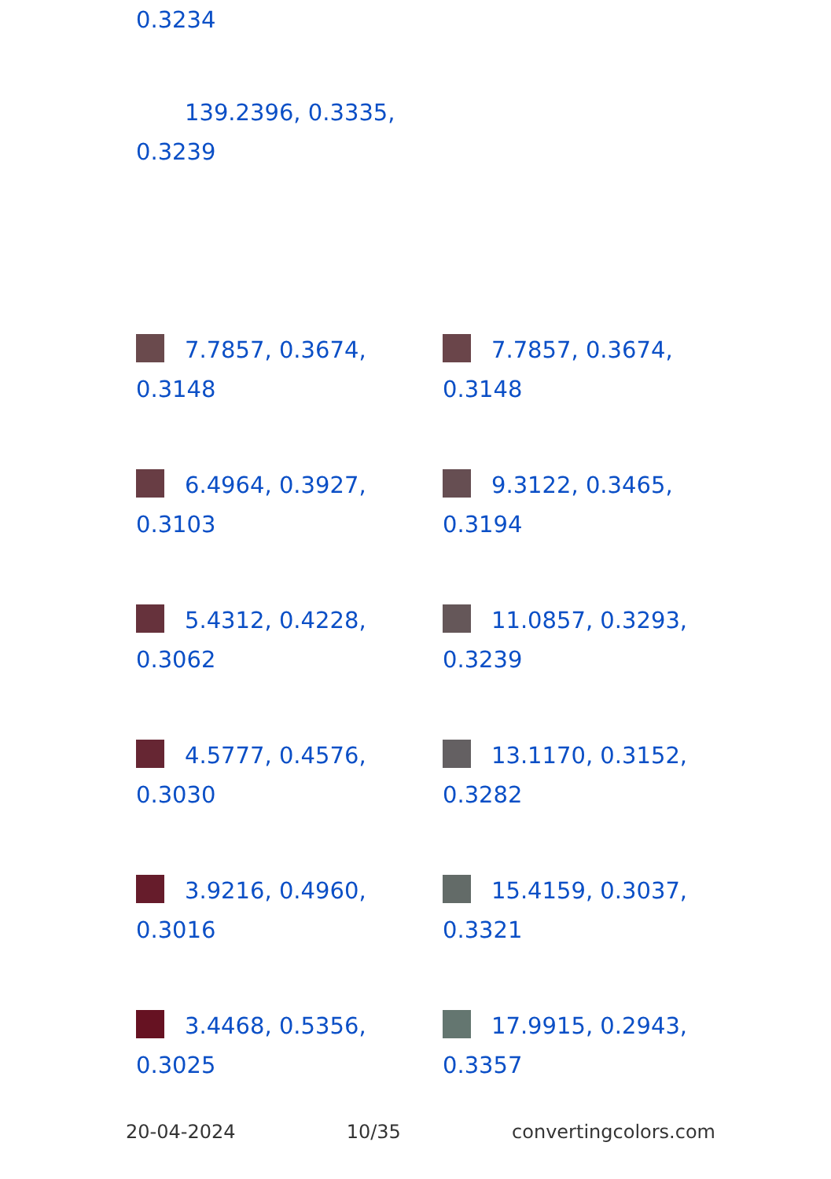0.3234
139.2396, 0.3335,
0.3239
7.7857, 0.3674,
0.3148
7.7857, 0.3674,
0.3148
6.4964, 0.3927,
0.3103
9.3122, 0.3465,
0.3194
5.4312, 0.4228,
0.3062
11.0857, 0.3293,
0.3239
4.5777, 0.4576,
0.3030
13.1170, 0.3152,
0.3282
3.9216, 0.4960,
0.3016
15.4159, 0.3037,
0.3321
3.4468, 0.5356,
0.3025
17.9915, 0.2943,
0.3357
20-04-2024 10/35 convertingcolors.com